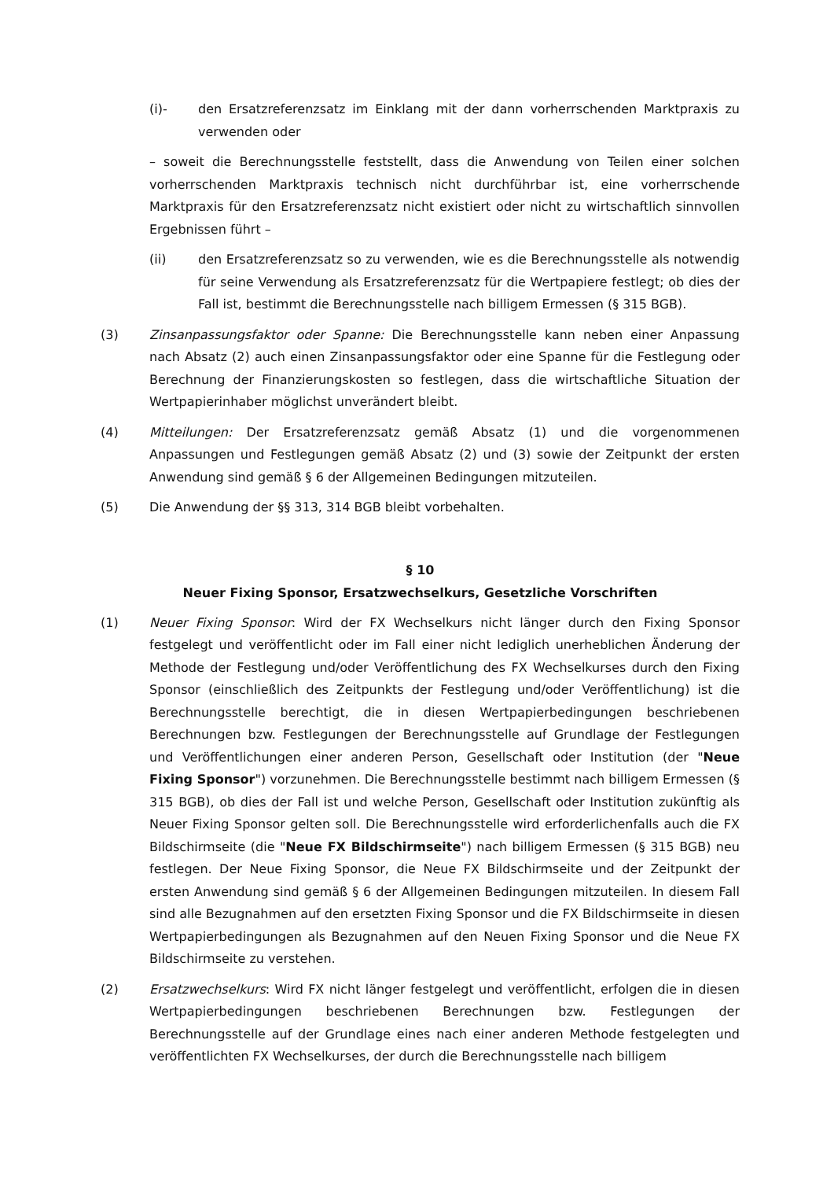(i)- den Ersatzreferenzsatz im Einklang mit der dann vorherrschenden Marktpraxis zu verwenden oder
– soweit die Berechnungsstelle feststellt, dass die Anwendung von Teilen einer solchen vorherrschenden Marktpraxis technisch nicht durchführbar ist, eine vorherrschende Marktpraxis für den Ersatzreferenzsatz nicht existiert oder nicht zu wirtschaftlich sinnvollen Ergebnissen führt –
(ii) den Ersatzreferenzsatz so zu verwenden, wie es die Berechnungsstelle als notwendig für seine Verwendung als Ersatzreferenzsatz für die Wertpapiere festlegt; ob dies der Fall ist, bestimmt die Berechnungsstelle nach billigem Ermessen (§ 315 BGB).
(3) Zinsanpassungsfaktor oder Spanne: Die Berechnungsstelle kann neben einer Anpassung nach Absatz (2) auch einen Zinsanpassungsfaktor oder eine Spanne für die Festlegung oder Berechnung der Finanzierungskosten so festlegen, dass die wirtschaftliche Situation der Wertpapierinhaber möglichst unverändert bleibt.
(4) Mitteilungen: Der Ersatzreferenzsatz gemäß Absatz (1) und die vorgenommenen Anpassungen und Festlegungen gemäß Absatz (2) und (3) sowie der Zeitpunkt der ersten Anwendung sind gemäß § 6 der Allgemeinen Bedingungen mitzuteilen.
(5) Die Anwendung der §§ 313, 314 BGB bleibt vorbehalten.
§ 10
Neuer Fixing Sponsor, Ersatzwechselkurs, Gesetzliche Vorschriften
(1) Neuer Fixing Sponsor: Wird der FX Wechselkurs nicht länger durch den Fixing Sponsor festgelegt und veröffentlicht oder im Fall einer nicht lediglich unerheblichen Änderung der Methode der Festlegung und/oder Veröffentlichung des FX Wechselkurses durch den Fixing Sponsor (einschließlich des Zeitpunkts der Festlegung und/oder Veröffentlichung) ist die Berechnungsstelle berechtigt, die in diesen Wertpapierbedingungen beschriebenen Berechnungen bzw. Festlegungen der Berechnungsstelle auf Grundlage der Festlegungen und Veröffentlichungen einer anderen Person, Gesellschaft oder Institution (der "Neue Fixing Sponsor") vorzunehmen. Die Berechnungsstelle bestimmt nach billigem Ermessen (§ 315 BGB), ob dies der Fall ist und welche Person, Gesellschaft oder Institution zukünftig als Neuer Fixing Sponsor gelten soll. Die Berechnungsstelle wird erforderlichenfalls auch die FX Bildschirmseite (die "Neue FX Bildschirmseite") nach billigem Ermessen (§ 315 BGB) neu festlegen. Der Neue Fixing Sponsor, die Neue FX Bildschirmseite und der Zeitpunkt der ersten Anwendung sind gemäß § 6 der Allgemeinen Bedingungen mitzuteilen. In diesem Fall sind alle Bezugnahmen auf den ersetzten Fixing Sponsor und die FX Bildschirmseite in diesen Wertpapierbedingungen als Bezugnahmen auf den Neuen Fixing Sponsor und die Neue FX Bildschirmseite zu verstehen.
(2) Ersatzwechselkurs: Wird FX nicht länger festgelegt und veröffentlicht, erfolgen die in diesen Wertpapierbedingungen beschriebenen Berechnungen bzw. Festlegungen der Berechnungsstelle auf der Grundlage eines nach einer anderen Methode festgelegten und veröffentlichten FX Wechselkurses, der durch die Berechnungsstelle nach billigem